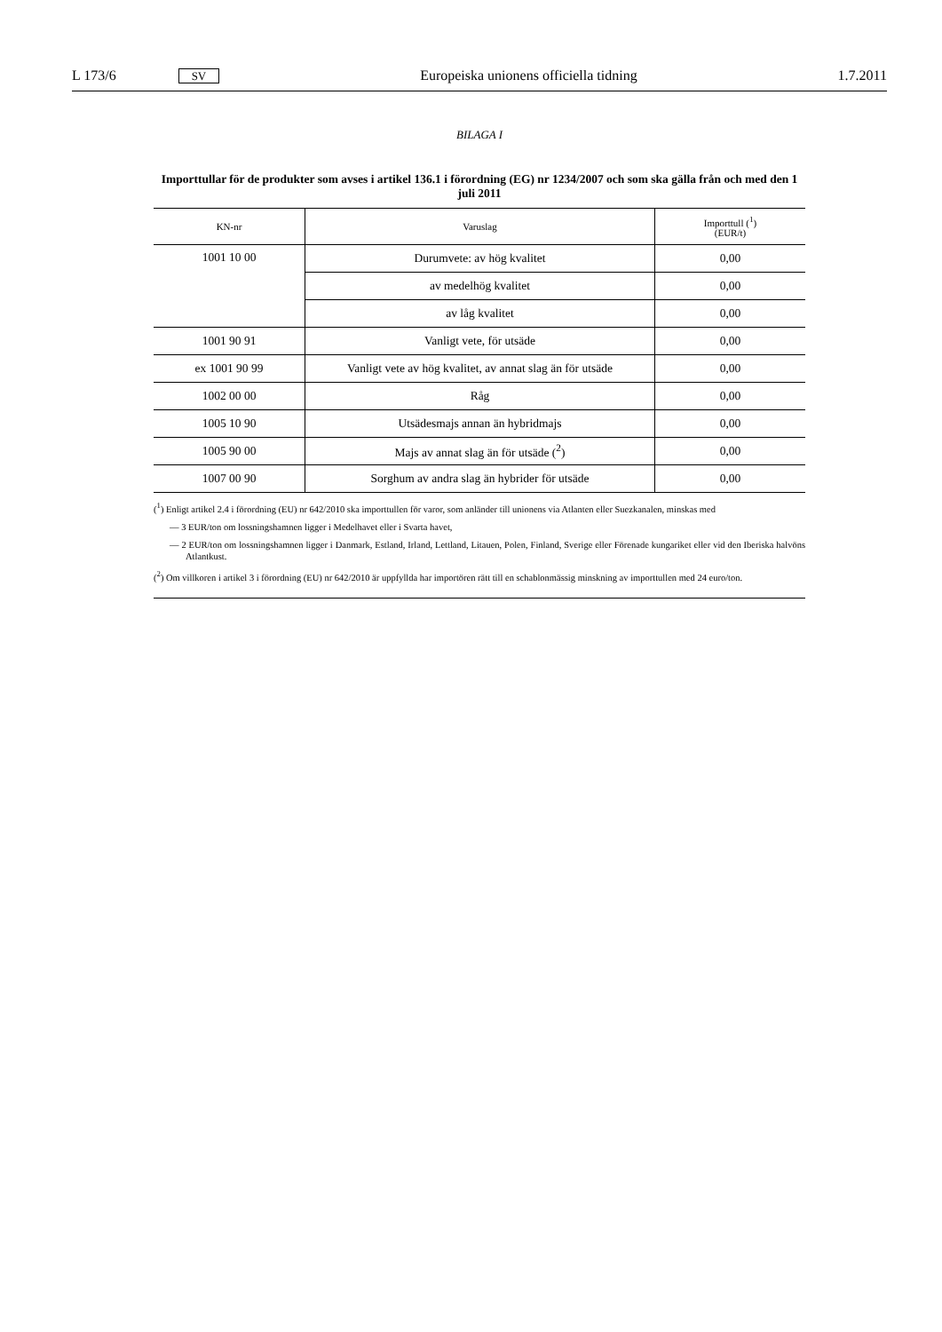L 173/6 SV Europeiska unionens officiella tidning 1.7.2011
BILAGA I
Importtullar för de produkter som avses i artikel 136.1 i förordning (EG) nr 1234/2007 och som ska gälla från och med den 1 juli 2011
| KN-nr | Varuslag | Importtull (<sup>1</sup>) (EUR/t) |
| --- | --- | --- |
| 1001 10 00 | Durumvete: av hög kvalitet | 0,00 |
| | av medelhög kvalitet | 0,00 |
| | av låg kvalitet | 0,00 |
| 1001 90 91 | Vanligt vete, för utsäde | 0,00 |
| ex 1001 90 99 | Vanligt vete av hög kvalitet, av annat slag än för utsäde | 0,00 |
| 1002 00 00 | Råg | 0,00 |
| 1005 10 90 | Utsädesmajs annan än hybridmajs | 0,00 |
| 1005 90 00 | Majs av annat slag än för utsäde (<sup>2</sup>) | 0,00 |
| 1007 00 90 | Sorghum av andra slag än hybrider för utsäde | 0,00 |
(<sup>1</sup>) Enligt artikel 2.4 i förordning (EU) nr 642/2010 ska importtullen för varor, som anländer till unionens via Atlanten eller Suezkanalen, minskas med
— 3 EUR/ton om lossningshamnen ligger i Medelhavet eller i Svarta havet,
— 2 EUR/ton om lossningshamnen ligger i Danmark, Estland, Irland, Lettland, Litauen, Polen, Finland, Sverige eller Förenade kungariket eller vid den Iberiska halvöns Atlantkust.
(<sup>2</sup>) Om villkoren i artikel 3 i förordning (EU) nr 642/2010 är uppfyllda har importören rätt till en schablonmässig minskning av importtullen med 24 euro/ton.